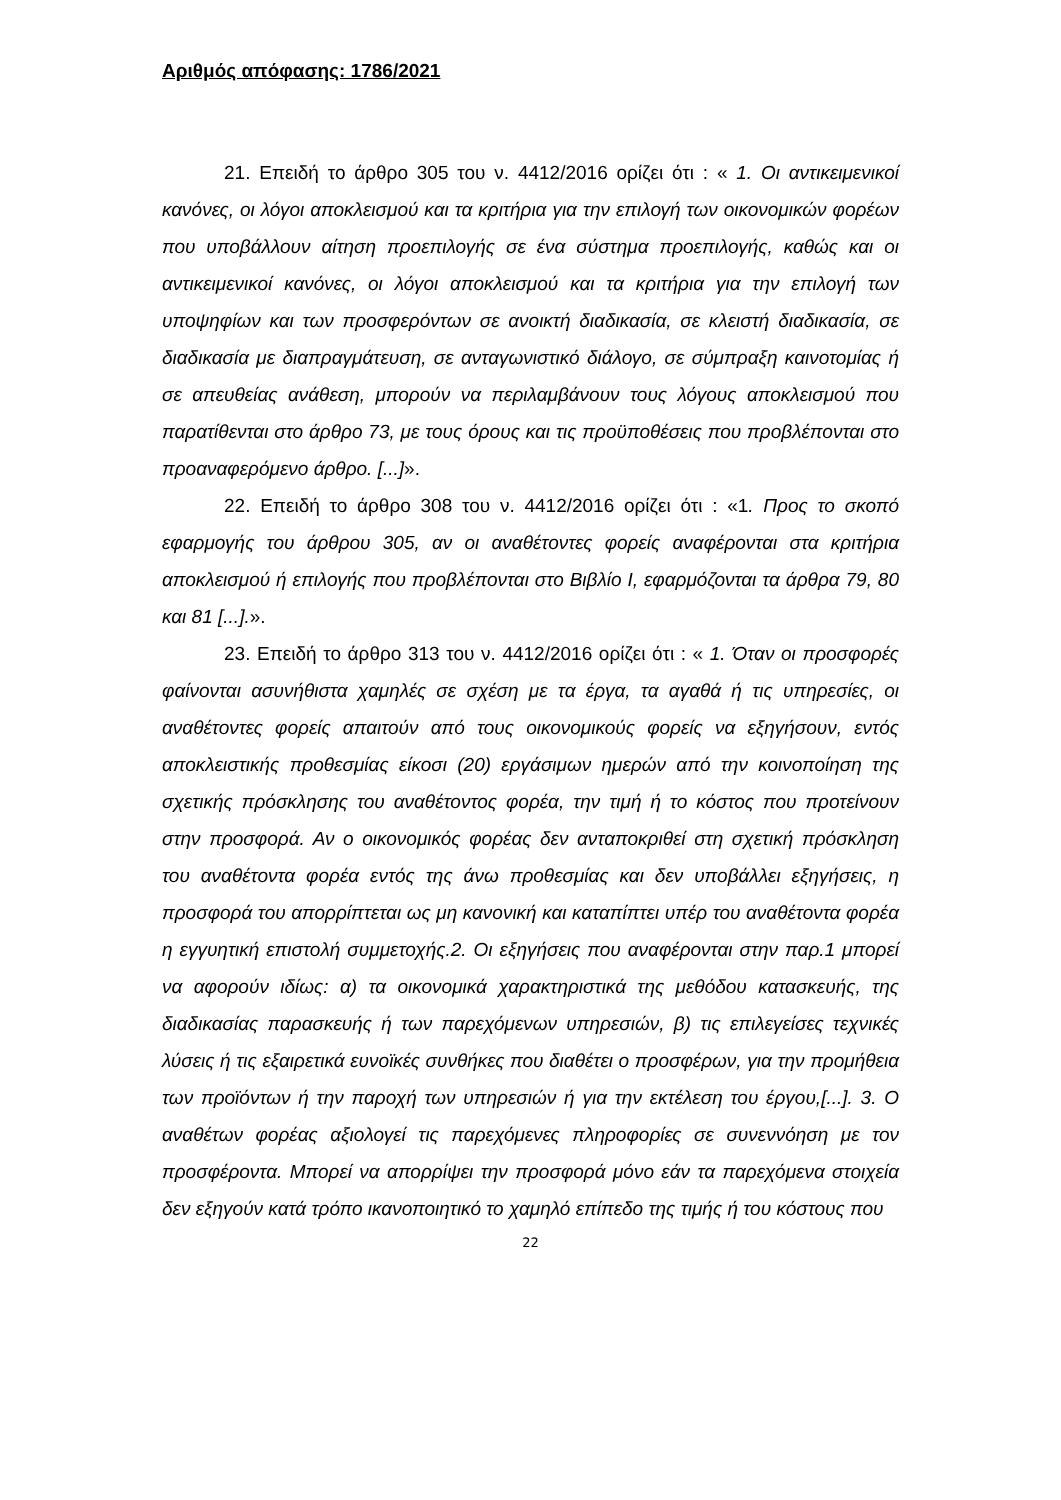Αριθμός απόφασης: 1786/2021
21. Επειδή το άρθρο 305 του ν. 4412/2016 ορίζει ότι : « 1. Οι αντικειμενικοί κανόνες, οι λόγοι αποκλεισμού και τα κριτήρια για την επιλογή των οικονομικών φορέων που υποβάλλουν αίτηση προεπιλογής σε ένα σύστημα προεπιλογής, καθώς και οι αντικειμενικοί κανόνες, οι λόγοι αποκλεισμού και τα κριτήρια για την επιλογή των υποψηφίων και των προσφερόντων σε ανοικτή διαδικασία, σε κλειστή διαδικασία, σε διαδικασία με διαπραγμάτευση, σε ανταγωνιστικό διάλογο, σε σύμπραξη καινοτομίας ή σε απευθείας ανάθεση, μπορούν να περιλαμβάνουν τους λόγους αποκλεισμού που παρατίθενται στο άρθρο 73, με τους όρους και τις προϋποθέσεις που προβλέπονται στο προαναφερόμενο άρθρο. [...]».
22. Επειδή το άρθρο 308 του ν. 4412/2016 ορίζει ότι : «1. Προς το σκοπό εφαρμογής του άρθρου 305, αν οι αναθέτοντες φορείς αναφέρονται στα κριτήρια αποκλεισμού ή επιλογής που προβλέπονται στο Βιβλίο Ι, εφαρμόζονται τα άρθρα 79, 80 και 81 [...].».
23. Επειδή το άρθρο 313 του ν. 4412/2016 ορίζει ότι : « 1. Όταν οι προσφορές φαίνονται ασυνήθιστα χαμηλές σε σχέση με τα έργα, τα αγαθά ή τις υπηρεσίες, οι αναθέτοντες φορείς απαιτούν από τους οικονομικούς φορείς να εξηγήσουν, εντός αποκλειστικής προθεσμίας είκοσι (20) εργάσιμων ημερών από την κοινοποίηση της σχετικής πρόσκλησης του αναθέτοντος φορέα, την τιμή ή το κόστος που προτείνουν στην προσφορά. Αν ο οικονομικός φορέας δεν ανταποκριθεί στη σχετική πρόσκληση του αναθέτοντα φορέα εντός της άνω προθεσμίας και δεν υποβάλλει εξηγήσεις, η προσφορά του απορρίπτεται ως μη κανονική και καταπίπτει υπέρ του αναθέτοντα φορέα η εγγυητική επιστολή συμμετοχής.2. Οι εξηγήσεις που αναφέρονται στην παρ.1 μπορεί να αφορούν ιδίως: α) τα οικονομικά χαρακτηριστικά της μεθόδου κατασκευής, της διαδικασίας παρασκευής ή των παρεχόμενων υπηρεσιών, β) τις επιλεγείσες τεχνικές λύσεις ή τις εξαιρετικά ευνοϊκές συνθήκες που διαθέτει ο προσφέρων, για την προμήθεια των προϊόντων ή την παροχή των υπηρεσιών ή για την εκτέλεση του έργου,[...]. 3. Ο αναθέτων φορέας αξιολογεί τις παρεχόμενες πληροφορίες σε συνεννόηση με τον προσφέροντα. Μπορεί να απορρίψει την προσφορά μόνο εάν τα παρεχόμενα στοιχεία δεν εξηγούν κατά τρόπο ικανοποιητικό το χαμηλό επίπεδο της τιμής ή του κόστους που
22